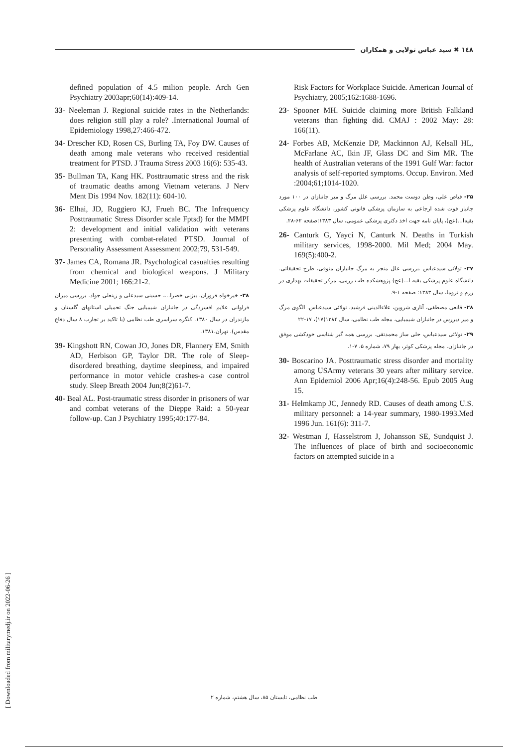۱٤۸ ✖ سید عباس تولایی و همکاران
Risk Factors for Workplace Suicide. American Journal of Psychiatry, 2005;162:1688-1696.
23- Spooner MH. Suicide claiming more British Falkland veterans than fighting did. CMAJ : 2002 May: 28: 166(11).
24- Forbes AB, McKenzie DP, Mackinnon AJ, Kelsall HL, McFarlane AC, Ikin JF, Glass DC and Sim MR. The health of Australian veterans of the 1991 Gulf War: factor analysis of self-reported symptoms. Occup. Environ. Med :2004;61;1014-1020.
۲۵- فیاض علی، وطن دوست محمد. بررسی علل مرگ و میر جانبازان در ۱۰۰ مورد جانباز فوت شده ارجاعی به سازمان پزشکی قانونی کشور، دانشگاه علوم پزشکی بقیه‌ا...(عج)، پایان نامه جهت اخذ دکتری پزشکی عمومی، سال ۱۳۸۳:صفحه ۶۲-۲۸.
26- Canturk G, Yayci N, Canturk N. Deaths in Turkish military services, 1998-2000. Mil Med; 2004 May. 169(5):400-2.
۲۷- تولائی سیدعباس .بررسی علل منجر به مرگ جانبازان متوفی، طرح تحقیقاتی. دانشگاه علوم پزشکی بقیه ا...(عج) پژوهشکده طب رزمی، مرکز تحقیقات بهداری در رزم و تروما، سال ۱۳۸۳: صفحه ۱-۹.
۲۸- قانعی مصطفی، آثاری شروین، علاءالدینی فرشید، تولائی سیدعباس. الگوی مرگ و میر دیررس در جانبازان شیمیایی، مجله طب نظامی، سال ۱۳۸۴(۱۷)، ۱۷-۲۲
۲۹- تولائی سیدعباس، حلی ساز محمدتقی. بررسی همه گیر شناسی خودکشی موفق در جانبازان. مجله پزشکی کوثر، بهار ۷۹، شماره ۵، ۷-۱.
30- Boscarino JA. Posttraumatic stress disorder and mortality among USArmy veterans 30 years after military service. Ann Epidemiol 2006 Apr;16(4):248-56. Epub 2005 Aug 15.
31- Helmkamp JC, Jennedy RD. Causes of death among U.S. military personnel: a 14-year summary, 1980-1993.Med 1996 Jun. 161(6): 311-7.
32- Westman J, Hasselstrom J, Johansson SE, Sundquist J. The influences of place of birth and socioeconomic factors on attempted suicide in a
defined population of 4.5 milion people. Arch Gen Psychiatry 2003apr;60(14):409-14.
33- Neeleman J. Regional suicide rates in the Netherlands: does religion still play a role? .International Journal of Epidemiology 1998,27:466-472.
34- Drescher KD, Rosen CS, Burling TA, Foy DW. Causes of death among male veterans who received residential treatment for PTSD. J Trauma Stress 2003 16(6): 535-43.
35- Bullman TA, Kang HK. Posttraumatic stress and the risk of traumatic deaths among Vietnam veterans. J Nerv Ment Dis 1994 Nov. 182(11): 604-10.
36- Elhai, JD, Ruggiero KJ, Frueh BC. The Infrequency Posttraumatic Stress Disorder scale Fptsd) for the MMPI 2: development and initial validation with veterans presenting with combat-related PTSD. Journal of Personality Assessment Assessment 2002;79, 531-549.
37- James CA, Romana JR. Psychological casualties resulting from chemical and biological weapons. J Military Medicine 2001; 166:21-2.
۳۸- خیرخواه فروزان، بیژنی خضرا...، حسینی سیدعلی و زینعلی جواد. بررسی میزان فراوانی علایم افسردگی در جانبازان شیمیایی جنگ تحمیلی استانهای گلستان و مازندران در سال ۱۳۸۰. کنگره سراسری طب نظامی (با تاکید بر تجارب ۸ سال دفاع مقدس). تهران.۱۳۸۱.
39- Kingshott RN, Cowan JO, Jones DR, Flannery EM, Smith AD, Herbison GP, Taylor DR. The role of Sleep-disordered breathing, daytime sleepiness, and impaired performance in motor vehicle crashes-a case control study. Sleep Breath 2004 Jun;8(2)61-7.
40- Beal AL. Post-traumatic stress disorder in prisoners of war and combat veterans of the Dieppe Raid: a 50-year follow-up. Can J Psychiatry 1995;40:177-84.
[ Downloaded from militarymedj.ir on 2022-06-26 ]
طب نظامی، تابستان ۸۵، سال هشتم، شماره ۲